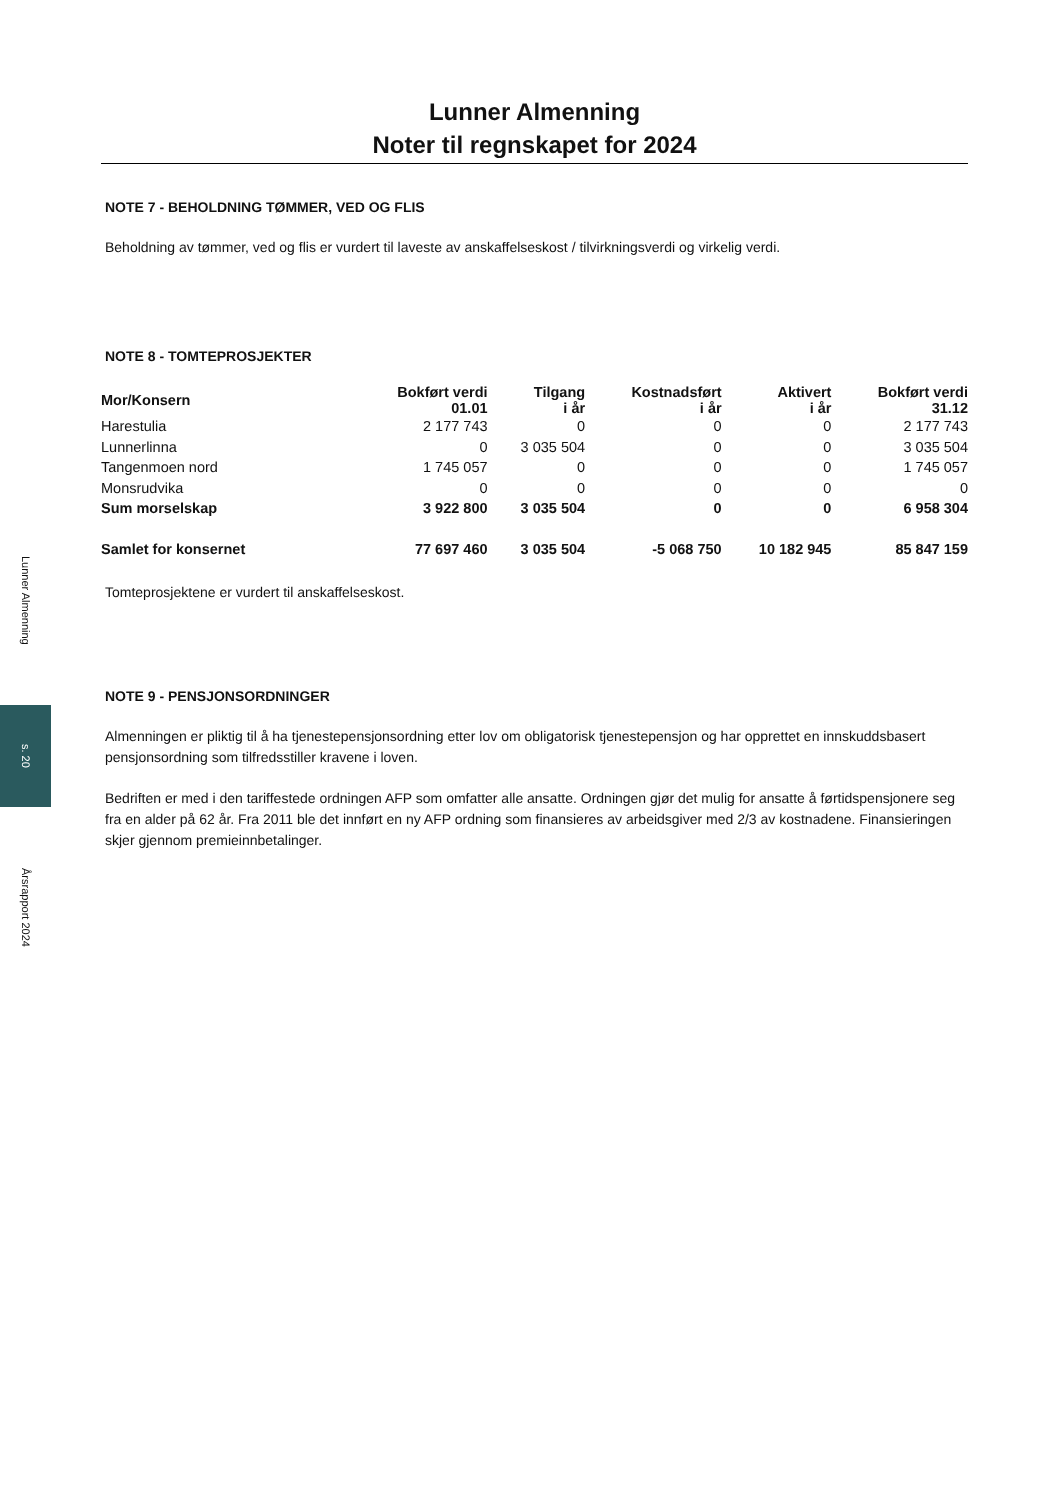Lunner Almenning
s. 20
Årsrapport 2024
Lunner Almenning
Noter til regnskapet for 2024
NOTE 7 - BEHOLDNING TØMMER, VED OG FLIS
Beholdning av tømmer, ved og flis er vurdert til laveste av anskaffelseskost / tilvirkningsverdi og virkelig verdi.
NOTE 8 - TOMTEPROSJEKTER
| Mor/Konsern | Bokført verdi 01.01 | Tilgang i år | Kostnadsført i år | Aktivert i år | Bokført verdi 31.12 |
| --- | --- | --- | --- | --- | --- |
| Harestulia | 2 177 743 | 0 | 0 | 0 | 2 177 743 |
| Lunnerlinna | 0 | 3 035 504 | 0 | 0 | 3 035 504 |
| Tangenmoen nord | 1 745 057 | 0 | 0 | 0 | 1 745 057 |
| Monsrudvika | 0 | 0 | 0 | 0 | 0 |
| Sum morselskap | 3 922 800 | 3 035 504 | 0 | 0 | 6 958 304 |
| Samlet for konsernet | 77 697 460 | 3 035 504 | -5 068 750 | 10 182 945 | 85 847 159 |
Tomteprosjektene er vurdert til anskaffelseskost.
NOTE 9 - PENSJONSORDNINGER
Almenningen er pliktig til å ha tjenestepensjonsordning etter lov om obligatorisk tjenestepensjon og har opprettet en innskuddsbasert pensjonsordning som tilfredsstiller kravene i loven.
Bedriften er med i den tariffestede ordningen AFP som omfatter alle ansatte. Ordningen gjør det mulig for ansatte å førtidspensjonere seg fra en alder på 62 år. Fra 2011 ble det innført en ny AFP ordning som finansieres av arbeidsgiver med 2/3 av kostnadene. Finansieringen skjer gjennom premieinnbetalinger.